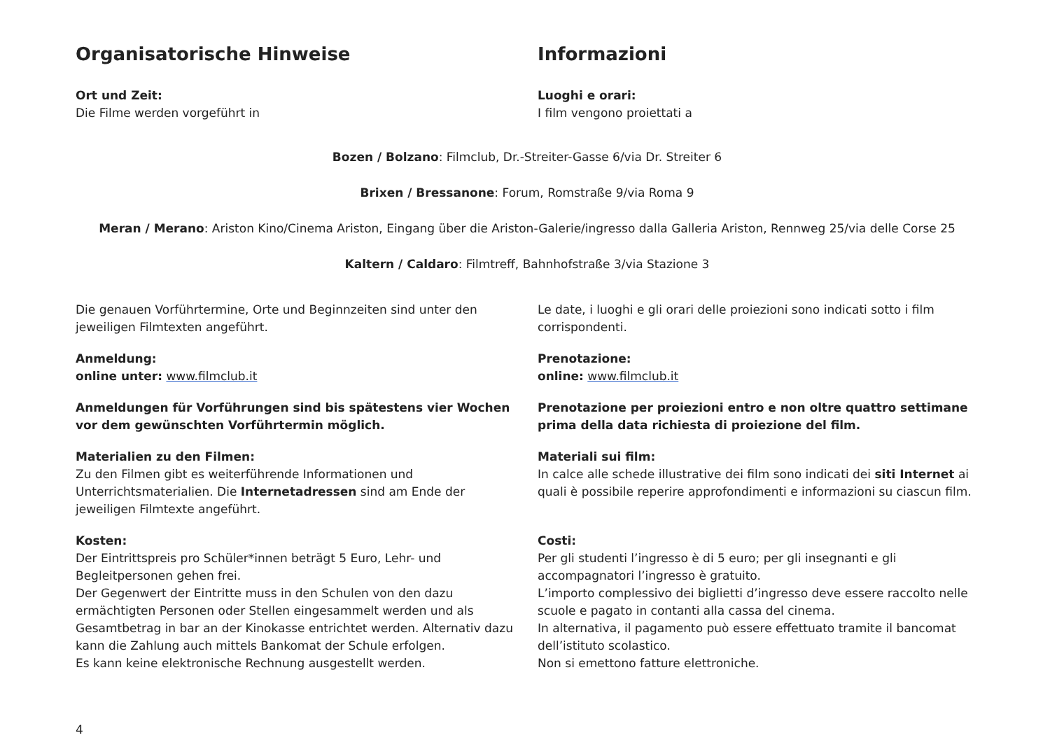Organisatorische Hinweise
Ort und Zeit:
Die Filme werden vorgeführt in
Informazioni
Luoghi e orari:
I film vengono proiettati a
Bozen / Bolzano: Filmclub, Dr.-Streiter-Gasse 6/via Dr. Streiter 6
Brixen / Bressanone: Forum, Romstraße 9/via Roma 9
Meran / Merano: Ariston Kino/Cinema Ariston, Eingang über die Ariston-Galerie/ingresso dalla Galleria Ariston, Rennweg 25/via delle Corse 25
Kaltern / Caldaro: Filmtreff, Bahnhofstraße 3/via Stazione 3
Die genauen Vorführtermine, Orte und Beginnzeiten sind unter den jeweiligen Filmtexten angeführt.
Anmeldung:
online unter: www.filmclub.it
Anmeldungen für Vorführungen sind bis spätestens vier Wochen vor dem gewünschten Vorführtermin möglich.
Materialien zu den Filmen:
Zu den Filmen gibt es weiterführende Informationen und Unterrichtsmaterialien. Die Internetadressen sind am Ende der jeweiligen Filmtexte angeführt.
Kosten:
Der Eintrittspreis pro Schüler*innen beträgt 5 Euro, Lehr- und Begleitpersonen gehen frei.
Der Gegenwert der Eintritte muss in den Schulen von den dazu ermächtigten Personen oder Stellen eingesammelt werden und als Gesamtbetrag in bar an der Kinokasse entrichtet werden. Alternativ dazu kann die Zahlung auch mittels Bankomat der Schule erfolgen.
Es kann keine elektronische Rechnung ausgestellt werden.
Le date, i luoghi e gli orari delle proiezioni sono indicati sotto i film corrispondenti.
Prenotazione:
online: www.filmclub.it
Prenotazione per proiezioni entro e non oltre quattro settimane prima della data richiesta di proiezione del film.
Materiali sui film:
In calce alle schede illustrative dei film sono indicati dei siti Internet ai quali è possibile reperire approfondimenti e informazioni su ciascun film.
Costi:
Per gli studenti l’ingresso è di 5 euro; per gli insegnanti e gli accompagnatori l’ingresso è gratuito.
L’importo complessivo dei biglietti d’ingresso deve essere raccolto nelle scuole e pagato in contanti alla cassa del cinema.
In alternativa, il pagamento può essere effettuato tramite il bancomat dell’istituto scolastico.
Non si emettono fatture elettroniche.
4